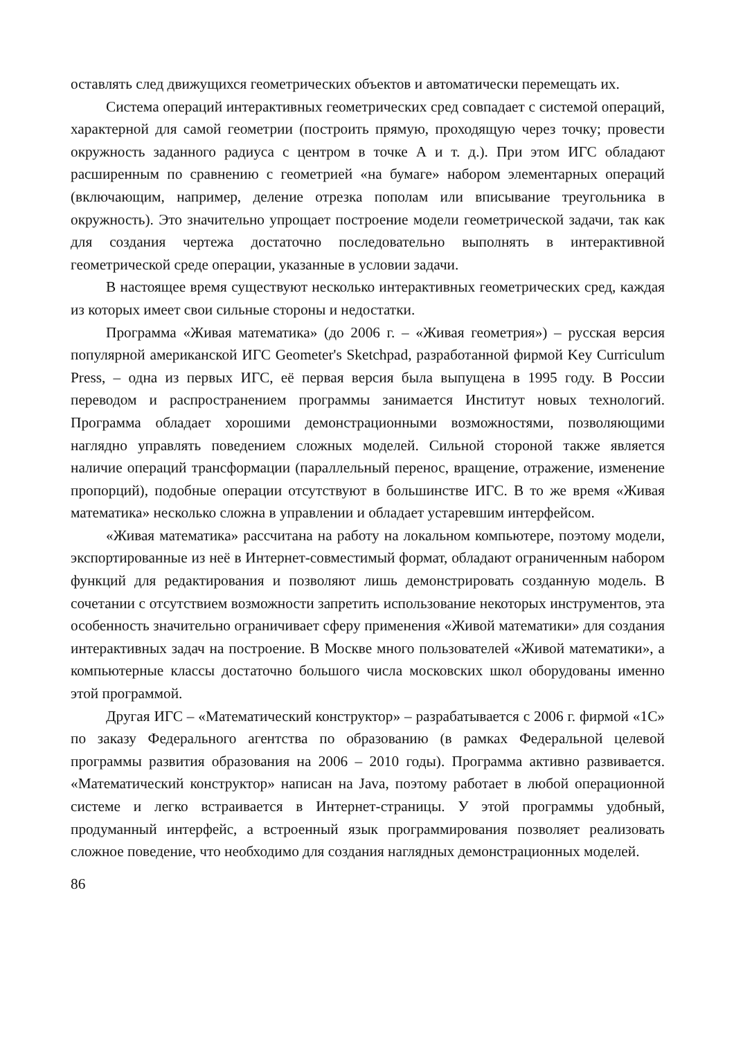оставлять след движущихся геометрических объектов и автоматически перемещать их.
Система операций интерактивных геометрических сред совпадает с системой операций, характерной для самой геометрии (построить прямую, проходящую через точку; провести окружность заданного радиуса с центром в точке А и т. д.). При этом ИГС обладают расширенным по сравнению с геометрией «на бумаге» набором элементарных операций (включающим, например, деление отрезка пополам или вписывание треугольника в окружность). Это значительно упрощает построение модели геометрической задачи, так как для создания чертежа достаточно последовательно выполнять в интерактивной геометрической среде операции, указанные в условии задачи.
В настоящее время существуют несколько интерактивных геометрических сред, каждая из которых имеет свои сильные стороны и недостатки.
Программа «Живая математика» (до 2006 г. – «Живая геометрия») – русская версия популярной американской ИГС Geometer's Sketchpad, разработанной фирмой Key Curriculum Press, – одна из первых ИГС, её первая версия была выпущена в 1995 году. В России переводом и распространением программы занимается Институт новых технологий. Программа обладает хорошими демонстрационными возможностями, позволяющими наглядно управлять поведением сложных моделей. Сильной стороной также является наличие операций трансформации (параллельный перенос, вращение, отражение, изменение пропорций), подобные операции отсутствуют в большинстве ИГС. В то же время «Живая математика» несколько сложна в управлении и обладает устаревшим интерфейсом.
«Живая математика» рассчитана на работу на локальном компьютере, поэтому модели, экспортированные из неё в Интернет-совместимый формат, обладают ограниченным набором функций для редактирования и позволяют лишь демонстрировать созданную модель. В сочетании с отсутствием возможности запретить использование некоторых инструментов, эта особенность значительно ограничивает сферу применения «Живой математики» для создания интерактивных задач на построение. В Москве много пользователей «Живой математики», а компьютерные классы достаточно большого числа московских школ оборудованы именно этой программой.
Другая ИГС – «Математический конструктор» – разрабатывается с 2006 г. фирмой «1С» по заказу Федерального агентства по образованию (в рамках Федеральной целевой программы развития образования на 2006 – 2010 годы). Программа активно развивается. «Математический конструктор» написан на Java, поэтому работает в любой операционной системе и легко встраивается в Интернет-страницы. У этой программы удобный, продуманный интерфейс, а встроенный язык программирования позволяет реализовать сложное поведение, что необходимо для создания наглядных демонстрационных моделей.
86